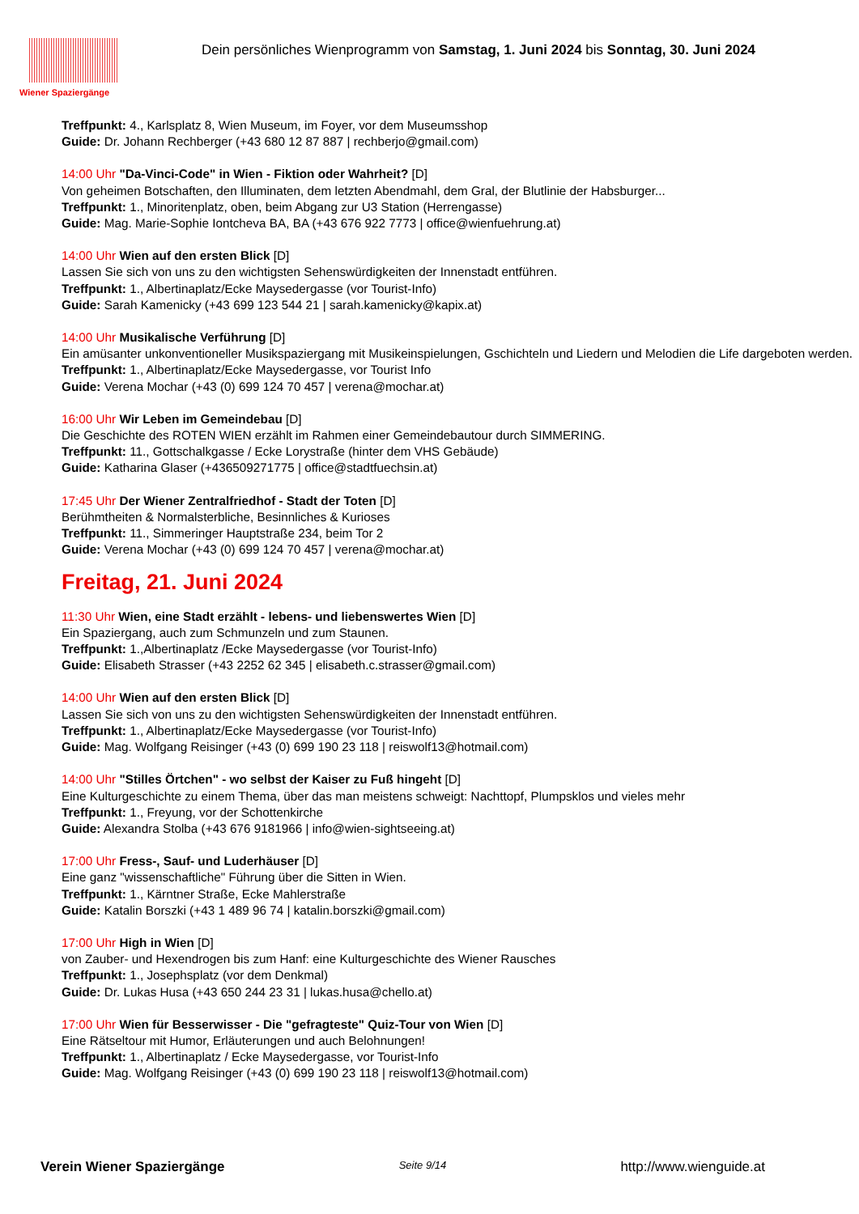Wiener Spaziergänge
Dein persönliches Wienprogramm von Samstag, 1. Juni 2024 bis Sonntag, 30. Juni 2024
Treffpunkt: 4., Karlsplatz 8, Wien Museum, im Foyer, vor dem Museumsshop
Guide: Dr. Johann Rechberger (+43 680 12 87 887 | rechberjo@gmail.com)
14:00 Uhr "Da-Vinci-Code" in Wien - Fiktion oder Wahrheit? [D]
Von geheimen Botschaften, den Illuminaten, dem letzten Abendmahl, dem Gral, der Blutlinie der Habsburger...
Treffpunkt: 1., Minoritenplatz, oben, beim Abgang zur U3 Station (Herrengasse)
Guide: Mag. Marie-Sophie Iontcheva BA, BA (+43 676 922 7773 | office@wienfuehrung.at)
14:00 Uhr Wien auf den ersten Blick [D]
Lassen Sie sich von uns zu den wichtigsten Sehenswürdigkeiten der Innenstadt entführen.
Treffpunkt: 1., Albertinaplatz/Ecke Maysedergasse (vor Tourist-Info)
Guide: Sarah Kamenicky (+43 699 123 544 21 | sarah.kamenicky@kapix.at)
14:00 Uhr Musikalische Verführung [D]
Ein amüsanter unkonventioneller Musikspaziergang mit Musikeinspielungen, Gschichteln und Liedern und Melodien die Life dargeboten werden.
Treffpunkt: 1., Albertinaplatz/Ecke Maysedergasse, vor Tourist Info
Guide: Verena Mochar (+43 (0) 699 124 70 457 | verena@mochar.at)
16:00 Uhr Wir Leben im Gemeindebau [D]
Die Geschichte des ROTEN WIEN erzählt im Rahmen einer Gemeindebautour durch SIMMERING.
Treffpunkt: 11., Gottschalkgasse / Ecke Lorystraße (hinter dem VHS Gebäude)
Guide: Katharina Glaser (+436509271775 | office@stadtfuechsin.at)
17:45 Uhr Der Wiener Zentralfriedhof - Stadt der Toten [D]
Berühmtheiten & Normalsterbliche, Besinnliches & Kurioses
Treffpunkt: 11., Simmeringer Hauptstraße 234, beim Tor 2
Guide: Verena Mochar (+43 (0) 699 124 70 457 | verena@mochar.at)
Freitag, 21. Juni 2024
11:30 Uhr Wien, eine Stadt erzählt - lebens- und liebenswertes Wien [D]
Ein Spaziergang, auch zum Schmunzeln und zum Staunen.
Treffpunkt: 1.,Albertinaplatz /Ecke Maysedergasse (vor Tourist-Info)
Guide: Elisabeth Strasser (+43 2252 62 345 | elisabeth.c.strasser@gmail.com)
14:00 Uhr Wien auf den ersten Blick [D]
Lassen Sie sich von uns zu den wichtigsten Sehenswürdigkeiten der Innenstadt entführen.
Treffpunkt: 1., Albertinaplatz/Ecke Maysedergasse (vor Tourist-Info)
Guide: Mag. Wolfgang Reisinger (+43 (0) 699 190 23 118 | reiswolf13@hotmail.com)
14:00 Uhr "Stilles Örtchen" - wo selbst der Kaiser zu Fuß hingeht [D]
Eine Kulturgeschichte zu einem Thema, über das man meistens schweigt: Nachttopf, Plumpsklos und vieles mehr
Treffpunkt: 1., Freyung, vor der Schottenkirche
Guide: Alexandra Stolba (+43 676 9181966 | info@wien-sightseeing.at)
17:00 Uhr Fress-, Sauf- und Luderhäuser [D]
Eine ganz "wissenschaftliche" Führung über die Sitten in Wien.
Treffpunkt: 1., Kärntner Straße, Ecke Mahlerstraße
Guide: Katalin Borszki (+43 1 489 96 74 | katalin.borszki@gmail.com)
17:00 Uhr High in Wien [D]
von Zauber- und Hexendrogen bis zum Hanf: eine Kulturgeschichte des Wiener Rausches
Treffpunkt: 1., Josephsplatz (vor dem Denkmal)
Guide: Dr. Lukas Husa (+43 650 244 23 31 | lukas.husa@chello.at)
17:00 Uhr Wien für Besserwisser - Die "gefragteste" Quiz-Tour von Wien [D]
Eine Rätseltour mit Humor, Erläuterungen und auch Belohnungen!
Treffpunkt: 1., Albertinaplatz / Ecke Maysedergasse, vor Tourist-Info
Guide: Mag. Wolfgang Reisinger (+43 (0) 699 190 23 118 | reiswolf13@hotmail.com)
Verein Wiener Spaziergänge Seite 9/14 http://www.wienguide.at